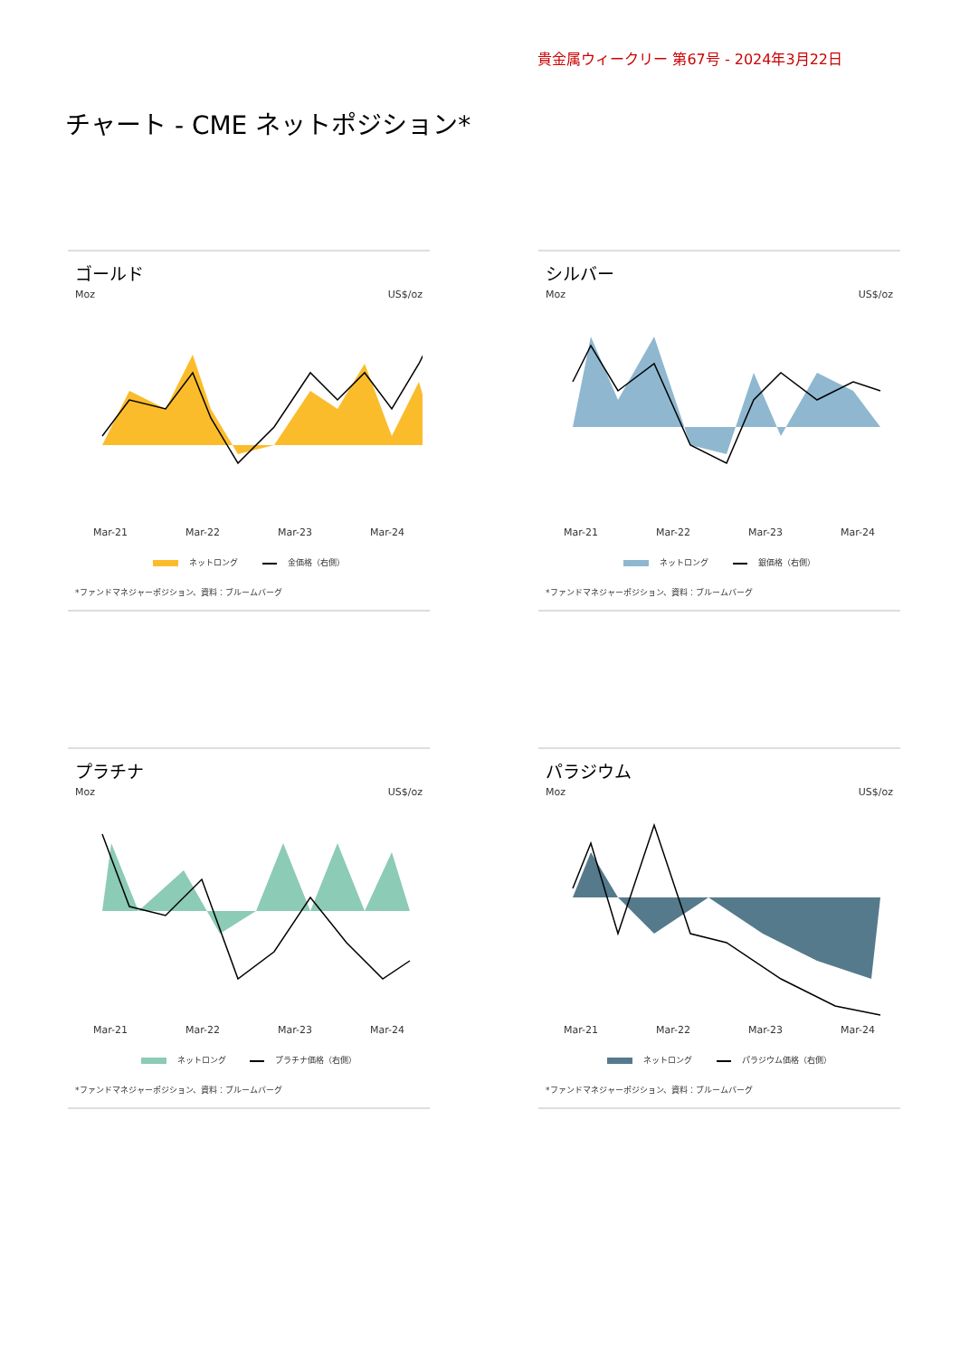貴金属ウィークリー 第67号 - 2024年3月22日
チャート - CME ネットポジション*
ゴールド
Moz US$/oz
Mar-21 Mar-22 Mar-23 Mar-24
ネットロング 金価格（右側）
*ファンドマネジャーポジション、資料：ブルームバーグ
シルバー
Moz US$/oz
Mar-21 Mar-22 Mar-23 Mar-24
ネットロング 銀価格（右側）
*ファンドマネジャーポジション、資料：ブルームバーグ
プラチナ
Moz US$/oz
Mar-21 Mar-22 Mar-23 Mar-24
ネットロング プラチナ価格（右側）
*ファンドマネジャーポジション、資料：ブルームバーグ
パラジウム
Moz US$/oz
Mar-21 Mar-22 Mar-23 Mar-24
ネットロング パラジウム価格（右側）
*ファンドマネジャーポジション、資料：ブルームバーグ